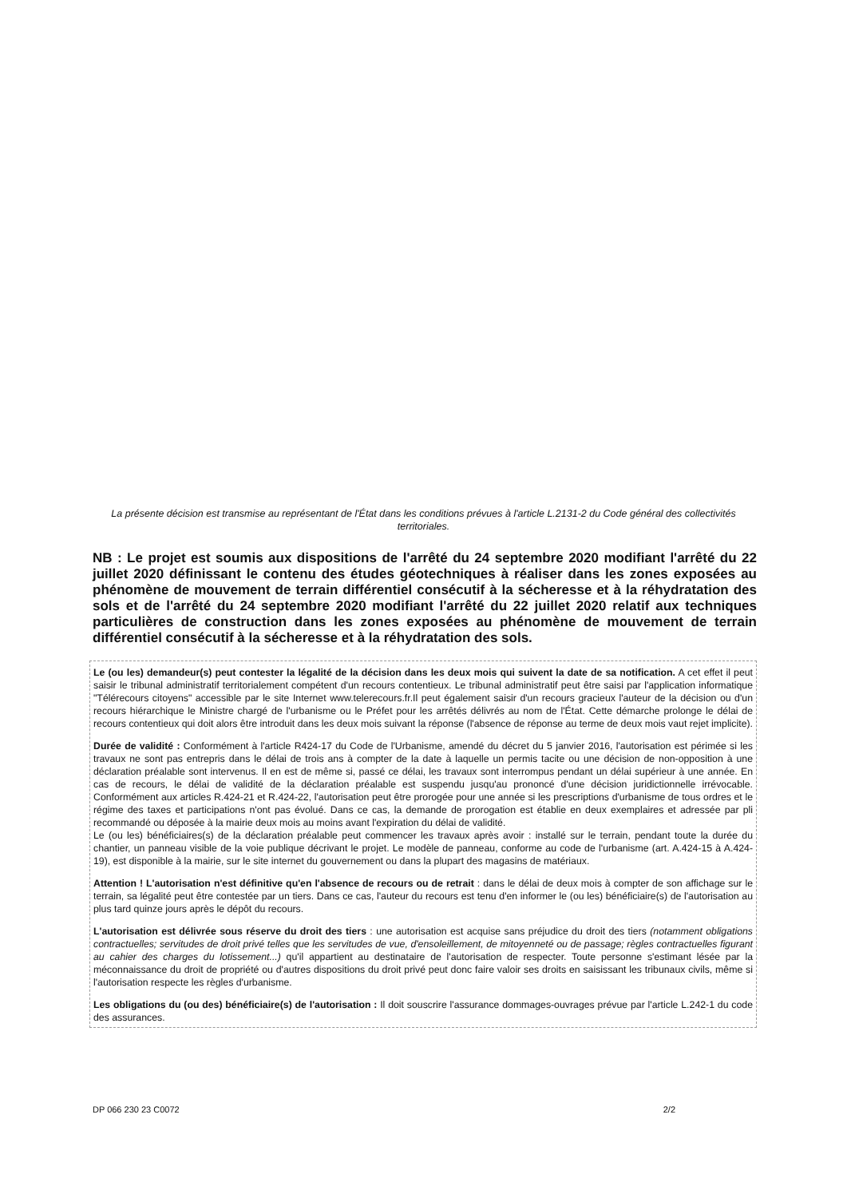La présente décision est transmise au représentant de l'État dans les conditions prévues à l'article L.2131-2 du Code général des collectivités territoriales.
NB : Le projet est soumis aux dispositions de l'arrêté du 24 septembre 2020 modifiant l'arrêté du 22 juillet 2020 définissant le contenu des études géotechniques à réaliser dans les zones exposées au phénomène de mouvement de terrain différentiel consécutif à la sécheresse et à la réhydratation des sols et de l'arrêté du 24 septembre 2020 modifiant l'arrêté du 22 juillet 2020 relatif aux techniques particulières de construction dans les zones exposées au phénomène de mouvement de terrain différentiel consécutif à la sécheresse et à la réhydratation des sols.
Le (ou les) demandeur(s) peut contester la légalité de la décision dans les deux mois qui suivent la date de sa notification. A cet effet il peut saisir le tribunal administratif territorialement compétent d'un recours contentieux. Le tribunal administratif peut être saisi par l'application informatique "Télérecours citoyens" accessible par le site Internet www.telerecours.fr.Il peut également saisir d'un recours gracieux l'auteur de la décision ou d'un recours hiérarchique le Ministre chargé de l'urbanisme ou le Préfet pour les arrêtés délivrés au nom de l'État. Cette démarche prolonge le délai de recours contentieux qui doit alors être introduit dans les deux mois suivant la réponse (l'absence de réponse au terme de deux mois vaut rejet implicite).
Durée de validité : Conformément à l'article R424-17 du Code de l'Urbanisme, amendé du décret du 5 janvier 2016, l'autorisation est périmée si les travaux ne sont pas entrepris dans le délai de trois ans à compter de la date à laquelle un permis tacite ou une décision de non-opposition à une déclaration préalable sont intervenus. Il en est de même si, passé ce délai, les travaux sont interrompus pendant un délai supérieur à une année. En cas de recours, le délai de validité de la déclaration préalable est suspendu jusqu'au prononcé d'une décision juridictionnelle irrévocable. Conformément aux articles R.424-21 et R.424-22, l'autorisation peut être prorogée pour une année si les prescriptions d'urbanisme de tous ordres et le régime des taxes et participations n'ont pas évolué. Dans ce cas, la demande de prorogation est établie en deux exemplaires et adressée par pli recommandé ou déposée à la mairie deux mois au moins avant l'expiration du délai de validité.
Le (ou les) bénéficiaires(s) de la déclaration préalable peut commencer les travaux après avoir : installé sur le terrain, pendant toute la durée du chantier, un panneau visible de la voie publique décrivant le projet. Le modèle de panneau, conforme au code de l'urbanisme (art. A.424-15 à A.424-19), est disponible à la mairie, sur le site internet du gouvernement ou dans la plupart des magasins de matériaux.
Attention ! L'autorisation n'est définitive qu'en l'absence de recours ou de retrait : dans le délai de deux mois à compter de son affichage sur le terrain, sa légalité peut être contestée par un tiers. Dans ce cas, l'auteur du recours est tenu d'en informer le (ou les) bénéficiaire(s) de l'autorisation au plus tard quinze jours après le dépôt du recours.
L'autorisation est délivrée sous réserve du droit des tiers : une autorisation est acquise sans préjudice du droit des tiers (notamment obligations contractuelles; servitudes de droit privé telles que les servitudes de vue, d'ensoleillement, de mitoyenneté ou de passage; règles contractuelles figurant au cahier des charges du lotissement...) qu'il appartient au destinataire de l'autorisation de respecter. Toute personne s'estimant lésée par la méconnaissance du droit de propriété ou d'autres dispositions du droit privé peut donc faire valoir ses droits en saisissant les tribunaux civils, même si l'autorisation respecte les règles d'urbanisme.
Les obligations du (ou des) bénéficiaire(s) de l'autorisation : Il doit souscrire l'assurance dommages-ouvrages prévue par l'article L.242-1 du code des assurances.
DP 066 230 23 C0072 2/2